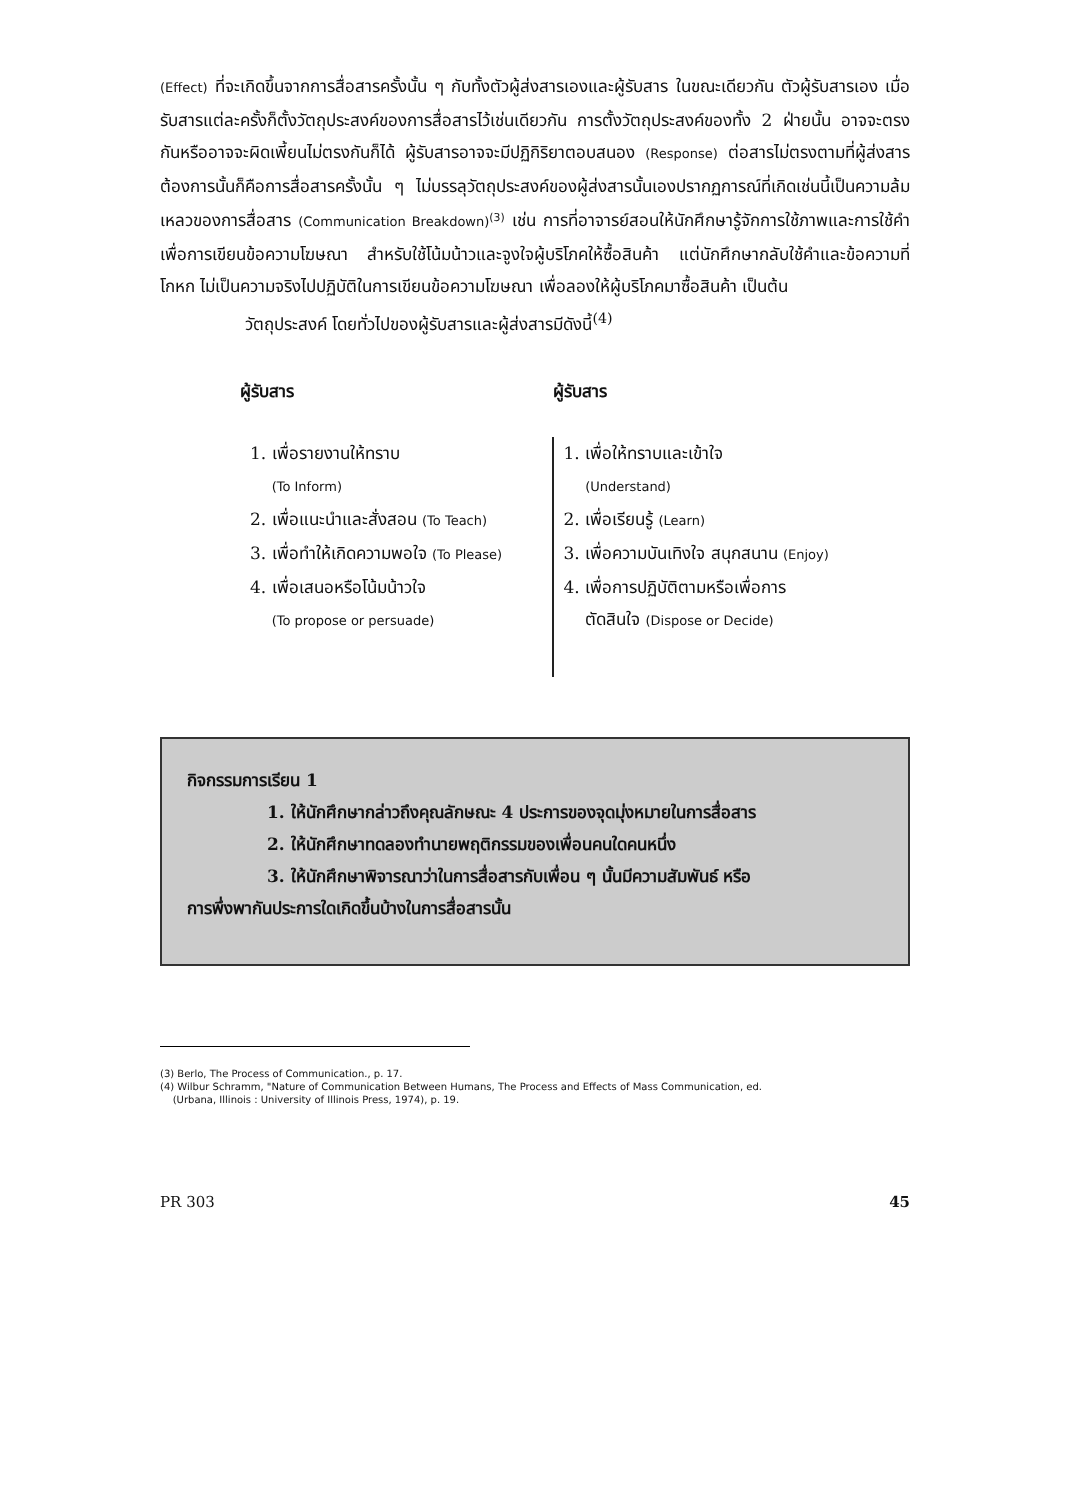(Effect) ที่จะเกิดขึ้นจากการสื่อสารครั้งนั้น ๆ กับทั้งตัวผู้ส่งสารเองและผู้รับสาร ในขณะเดียวกัน ตัวผู้รับสารเอง เมื่อรับสารแต่ละครั้งก็ตั้งวัตถุประสงค์ของการสื่อสารไว้เช่นเดียวกัน การตั้งวัตถุประสงค์ของทั้ง 2 ฝ่ายนั้น อาจจะตรงกันหรืออาจจะผิดเพี้ยนไม่ตรงกันก็ได้ ผู้รับสารอาจจะมีปฏิกิริยาตอบสนอง (Response) ต่อสารไม่ตรงตามที่ผู้ส่งสารต้องการนั้นก็คือการสื่อสารครั้งนั้น ๆ ไม่บรรลุวัตถุประสงค์ของผู้ส่งสารนั้นเองปรากฏการณ์ที่เกิดเช่นนี้เป็นความล้มเหลวของการสื่อสาร (Communication Breakdown)<sup>(3)</sup> เช่น การที่อาจารย์สอนให้นักศึกษารู้จักการใช้ภาพและการใช้คำเพื่อการเขียนข้อความโฆษณา สำหรับใช้โน้มน้าวและจูงใจผู้บริโภคให้ซื้อสินค้า แต่นักศึกษากลับใช้คำและข้อความที่โกหก ไม่เป็นความจริงไปปฏิบัติในการเขียนข้อความโฆษณา เพื่อลองให้ผู้บริโภคมาซื้อสินค้า เป็นต้น
วัตถุประสงค์ โดยทั่วไปของผู้รับสารและผู้ส่งสารมีดังนี้<sup>(4)</sup>
| ผู้รับสาร | ผู้รับสาร |
| --- | --- |
| 1. เพื่อรายงานให้ทราบ (To Inform) 2. เพื่อแนะนำและสั่งสอน (To Teach) 3. เพื่อทำให้เกิดความพอใจ (To Please) 4. เพื่อเสนอหรือโน้มน้าวใจ (To propose or persuade) | 1. เพื่อให้ทราบและเข้าใจ (Understand) 2. เพื่อเรียนรู้ (Learn) 3. เพื่อความบันเทิงใจ สนุกสนาน (Enjoy) 4. เพื่อการปฏิบัติตามหรือเพื่อการ ตัดสินใจ (Dispose or Decide) |
กิจกรรมการเรียน 1
1. ให้นักศึกษากล่าวถึงคุณลักษณะ 4 ประการของจุดมุ่งหมายในการสื่อสาร
2. ให้นักศึกษาทดลองทำนายพฤติกรรมของเพื่อนคนใดคนหนึ่ง
3. ให้นักศึกษาพิจารณาว่าในการสื่อสารกับเพื่อน ๆ นั้นมีความสัมพันธ์ หรือ
การพึ่งพากันประการใดเกิดขึ้นบ้างในการสื่อสารนั้น
(3) Berlo, The Process of Communication., p. 17.
(4) Wilbur Schramm, "Nature of Communication Between Humans, The Process and Effects of Mass Communication, ed.
(Urbana, Illinois : University of Illinois Press, 1974), p. 19.
PR 303 45